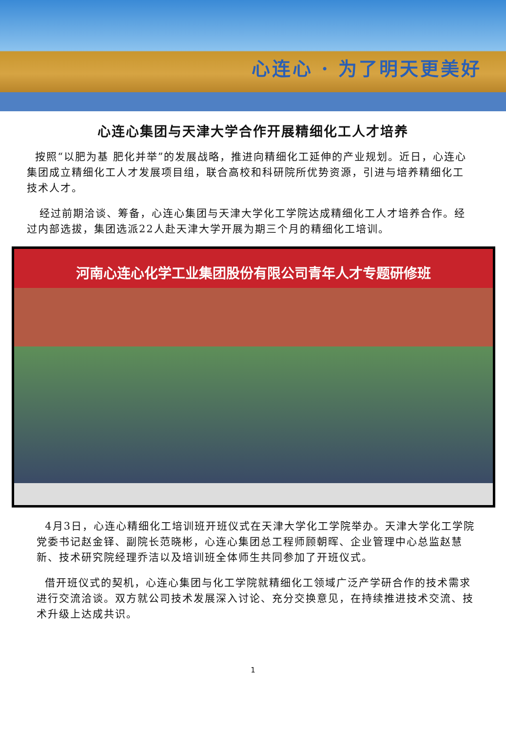心连心 · 为了明天更美好
心连心集团与天津大学合作开展精细化工人才培养
按照“以肥为基 肥化并举”的发展战略，推进向精细化工延伸的产业规划。近日，心连心集团成立精细化工人才发展项目组，联合高校和科研院所优势资源，引进与培养精细化工技术人才。
经过前期洽谈、筹备，心连心集团与天津大学化工学院达成精细化工人才培养合作。经过内部选拔，集团选派22人赴天津大学开展为期三个月的精细化工培训。
河南心连心化学工业集团股份有限公司青年人才专题研修班
4月3日，心连心精细化工培训班开班仪式在天津大学化工学院举办。天津大学化工学院党委书记赵金铎、副院长范晓彬，心连心集团总工程师顾朝晖、企业管理中心总监赵慧新、技术研究院经理乔洁以及培训班全体师生共同参加了开班仪式。
借开班仪式的契机，心连心集团与化工学院就精细化工领域广泛产学研合作的技术需求进行交流洽谈。双方就公司技术发展深入讨论、充分交换意见，在持续推进技术交流、技术升级上达成共识。
1